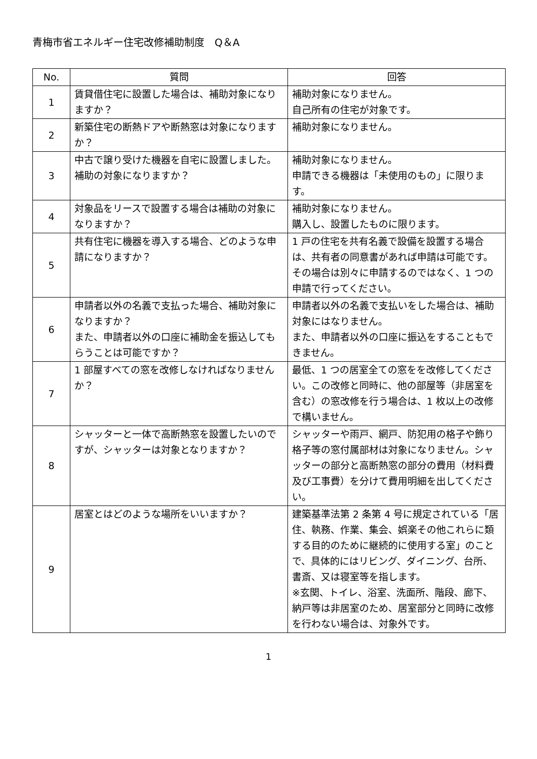青梅市省エネルギー住宅改修補助制度　Q＆A
| No. | 質問 | 回答 |
| --- | --- | --- |
| 1 | 賃貸借住宅に設置した場合は、補助対象になりますか？ | 補助対象になりません。 自己所有の住宅が対象です。 |
| 2 | 新築住宅の断熱ドアや断熱窓は対象になりますか？ | 補助対象になりません。 |
| 3 | 中古で譲り受けた機器を自宅に設置しました。補助の対象になりますか？ | 補助対象になりません。 申請できる機器は「未使用のもの」に限ります。 |
| 4 | 対象品をリースで設置する場合は補助の対象になりますか？ | 補助対象になりません。 購入し、設置したものに限ります。 |
| 5 | 共有住宅に機器を導入する場合、どのような申請になりますか？ | 1 戸の住宅を共有名義で設備を設置する場合は、共有者の同意書があれば申請は可能です。 その場合は別々に申請するのではなく、1 つの申請で行ってください。 |
| 6 | 申請者以外の名義で支払った場合、補助対象になりますか？ また、申請者以外の口座に補助金を振込してもらうことは可能ですか？ | 申請者以外の名義で支払いをした場合は、補助対象にはなりません。 また、申請者以外の口座に振込をすることもできません。 |
| 7 | 1 部屋すべての窓を改修しなければなりませんか？ | 最低、1 つの居室全ての窓をを改修してください。この改修と同時に、他の部屋等（非居室を含む）の窓改修を行う場合は、1 枚以上の改修で構いません。 |
| 8 | シャッターと一体で高断熱窓を設置したいのですが、シャッターは対象となりますか？ | シャッターや雨戸、網戸、防犯用の格子や飾り格子等の窓付属部材は対象になりません。シャッターの部分と高断熱窓の部分の費用（材料費及び工事費）を分けて費用明細を出してください。 |
| 9 | 居室とはどのような場所をいいますか？ | 建築基準法第 2 条第 4 号に規定されている「居住、執務、作業、集会、娯楽その他これらに類する目的のために継続的に使用する室」のことで、具体的にはリビング、ダイニング、台所、書斎、又は寝室等を指します。 ※玄関、トイレ、浴室、洗面所、階段、廊下、納戸等は非居室のため、居室部分と同時に改修を行わない場合は、対象外です。 |
1